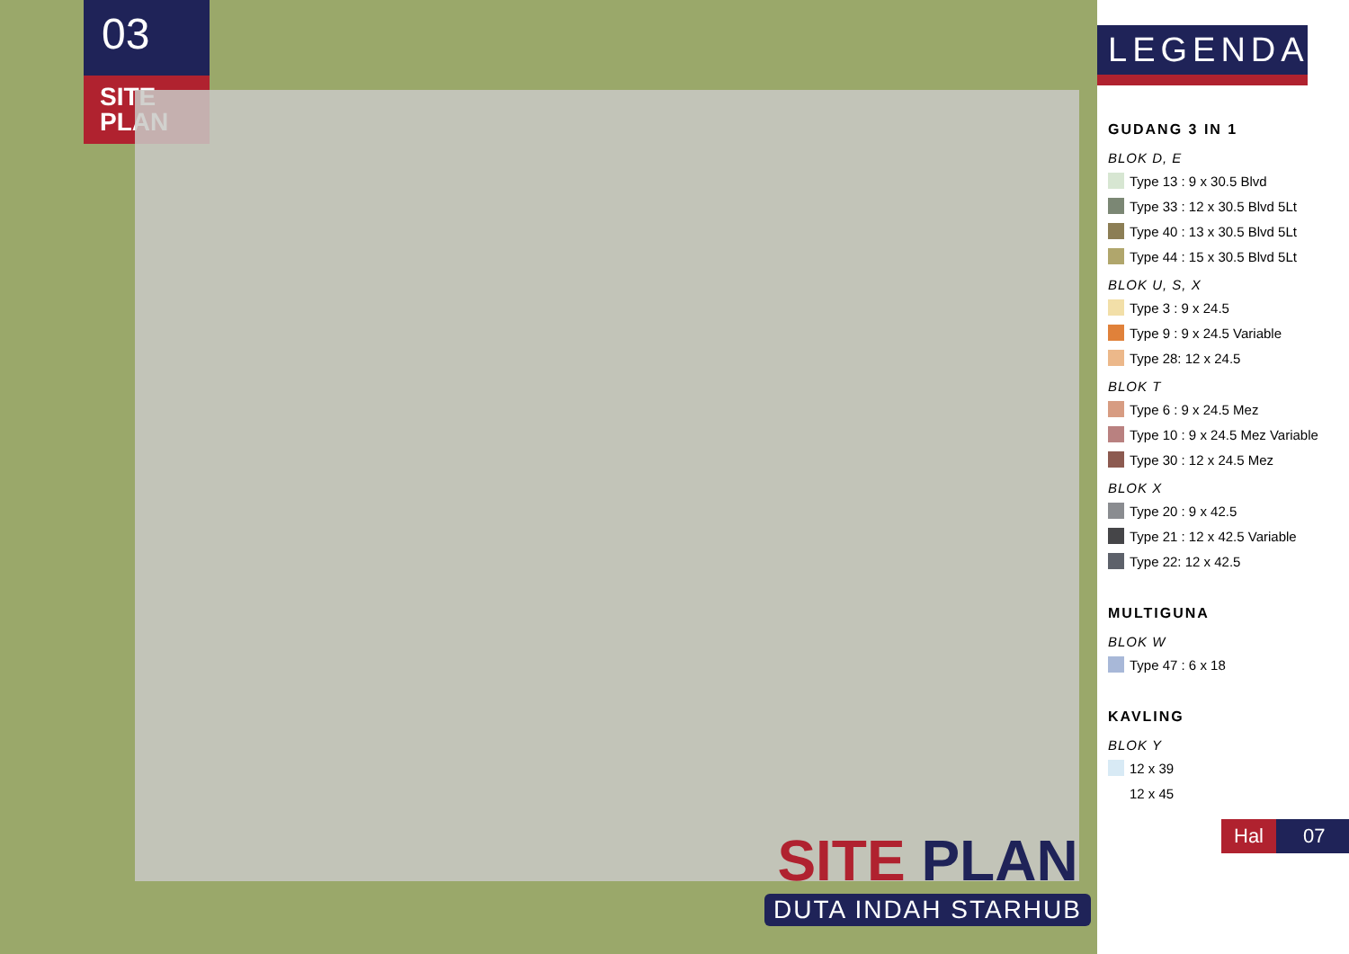03
SITE
PLAN
SITE PLAN
DUTA INDAH STARHUB
LEGENDA
GUDANG 3 IN 1
BLOK D, E
Type 13 : 9 x 30.5 Blvd
Type 33 : 12 x 30.5 Blvd 5Lt
Type 40 : 13 x 30.5 Blvd 5Lt
Type 44 : 15 x 30.5 Blvd 5Lt
BLOK U, S, X
Type 3 : 9 x 24.5
Type 9 : 9 x 24.5 Variable
Type 28: 12 x 24.5
BLOK T
Type 6 : 9 x 24.5 Mez
Type 10 : 9 x 24.5 Mez Variable
Type 30 : 12 x 24.5 Mez
BLOK X
Type 20 : 9 x 42.5
Type 21 : 12 x 42.5 Variable
Type 22: 12 x 42.5
MULTIGUNA
BLOK W
Type 47 : 6 x 18
KAVLING
BLOK Y
12 x 39
12 x 45
Hal 07